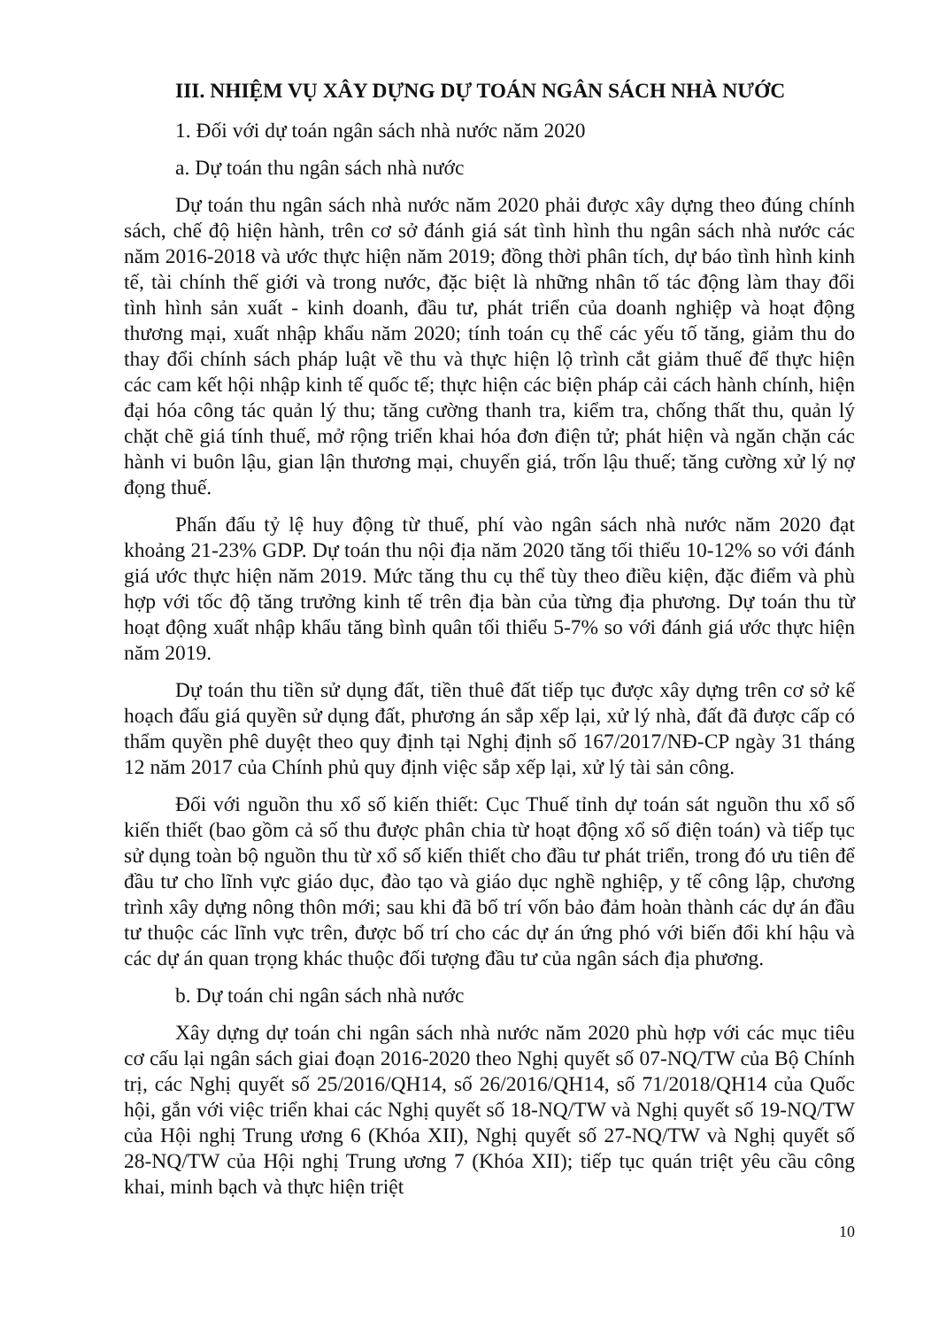III. NHIỆM VỤ XÂY DỰNG DỰ TOÁN NGÂN SÁCH NHÀ NƯỚC
1. Đối với dự toán ngân sách nhà nước năm 2020
a. Dự toán thu ngân sách nhà nước
Dự toán thu ngân sách nhà nước năm 2020 phải được xây dựng theo đúng chính sách, chế độ hiện hành, trên cơ sở đánh giá sát tình hình thu ngân sách nhà nước các năm 2016-2018 và ước thực hiện năm 2019; đồng thời phân tích, dự báo tình hình kinh tế, tài chính thế giới và trong nước, đặc biệt là những nhân tố tác động làm thay đổi tình hình sản xuất - kinh doanh, đầu tư, phát triển của doanh nghiệp và hoạt động thương mại, xuất nhập khẩu năm 2020; tính toán cụ thể các yếu tố tăng, giảm thu do thay đổi chính sách pháp luật về thu và thực hiện lộ trình cắt giảm thuế để thực hiện các cam kết hội nhập kinh tế quốc tế; thực hiện các biện pháp cải cách hành chính, hiện đại hóa công tác quản lý thu; tăng cường thanh tra, kiểm tra, chống thất thu, quản lý chặt chẽ giá tính thuế, mở rộng triển khai hóa đơn điện tử; phát hiện và ngăn chặn các hành vi buôn lậu, gian lận thương mại, chuyển giá, trốn lậu thuế; tăng cường xử lý nợ đọng thuế.
Phấn đấu tỷ lệ huy động từ thuế, phí vào ngân sách nhà nước năm 2020 đạt khoảng 21-23% GDP. Dự toán thu nội địa năm 2020 tăng tối thiểu 10-12% so với đánh giá ước thực hiện năm 2019. Mức tăng thu cụ thể tùy theo điều kiện, đặc điểm và phù hợp với tốc độ tăng trưởng kinh tế trên địa bàn của từng địa phương. Dự toán thu từ hoạt động xuất nhập khẩu tăng bình quân tối thiểu 5-7% so với đánh giá ước thực hiện năm 2019.
Dự toán thu tiền sử dụng đất, tiền thuê đất tiếp tục được xây dựng trên cơ sở kế hoạch đấu giá quyền sử dụng đất, phương án sắp xếp lại, xử lý nhà, đất đã được cấp có thẩm quyền phê duyệt theo quy định tại Nghị định số 167/2017/NĐ-CP ngày 31 tháng 12 năm 2017 của Chính phủ quy định việc sắp xếp lại, xử lý tài sản công.
Đối với nguồn thu xổ số kiến thiết: Cục Thuế tỉnh dự toán sát nguồn thu xổ số kiến thiết (bao gồm cả số thu được phân chia từ hoạt động xổ số điện toán) và tiếp tục sử dụng toàn bộ nguồn thu từ xổ số kiến thiết cho đầu tư phát triển, trong đó ưu tiên để đầu tư cho lĩnh vực giáo dục, đào tạo và giáo dục nghề nghiệp, y tế công lập, chương trình xây dựng nông thôn mới; sau khi đã bố trí vốn bảo đảm hoàn thành các dự án đầu tư thuộc các lĩnh vực trên, được bố trí cho các dự án ứng phó với biến đổi khí hậu và các dự án quan trọng khác thuộc đối tượng đầu tư của ngân sách địa phương.
b. Dự toán chi ngân sách nhà nước
Xây dựng dự toán chi ngân sách nhà nước năm 2020 phù hợp với các mục tiêu cơ cấu lại ngân sách giai đoạn 2016-2020 theo Nghị quyết số 07-NQ/TW của Bộ Chính trị, các Nghị quyết số 25/2016/QH14, số 26/2016/QH14, số 71/2018/QH14 của Quốc hội, gắn với việc triển khai các Nghị quyết số 18-NQ/TW và Nghị quyết số 19-NQ/TW của Hội nghị Trung ương 6 (Khóa XII), Nghị quyết số 27-NQ/TW và Nghị quyết số 28-NQ/TW của Hội nghị Trung ương 7 (Khóa XII); tiếp tục quán triệt yêu cầu công khai, minh bạch và thực hiện triệt
10